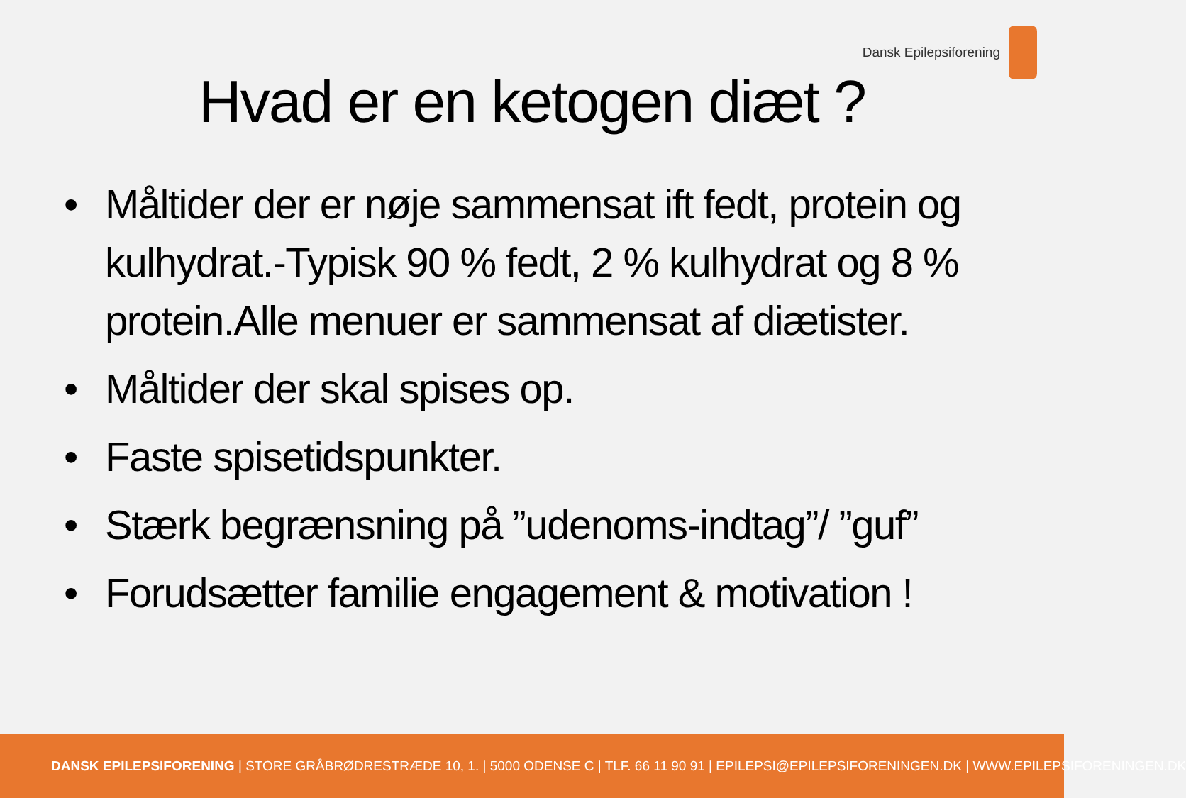Dansk Epilepsiforening
Hvad er en ketogen diæt ?
• Måltider der er nøje sammensat ift fedt, protein og kulhydrat.-Typisk 90 % fedt, 2 % kulhydrat og 8 % protein.Alle menuer er sammensat af diætister.
• Måltider der skal spises op.
• Faste spisetidspunkter.
• Stærk begrænsning på ”udenoms-indtag”/ ”guf”
• Forudsætter familie engagement & motivation !
DANSK EPILEPSIFORENING | STORE GRÅBRØDRESTRÆDE 10, 1. | 5000 ODENSE C | TLF. 66 11 90 91 | EPILEPSI@EPILEPSIFORENINGEN.DK | WWW.EPILEPSIFORENINGEN.DK